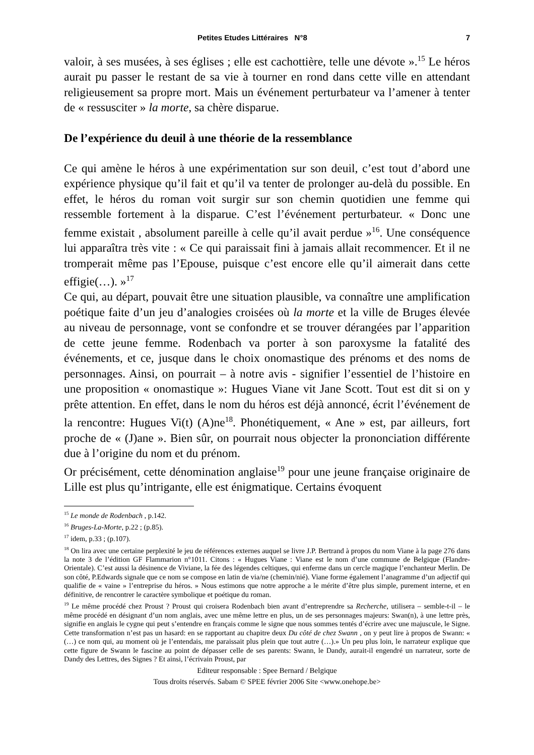Petites Etudes Littéraires N°8 7
valoir, à ses musées, à ses églises ; elle est cachottière, telle une dévote ».<sup>15</sup> Le héros aurait pu passer le restant de sa vie à tourner en rond dans cette ville en attendant religieusement sa propre mort. Mais un événement perturbateur va l’amener à tenter de « ressusciter » la morte, sa chère disparue.
De l’expérience du deuil à une théorie de la ressemblance
Ce qui amène le héros à une expérimentation sur son deuil, c’est tout d’abord une expérience physique qu’il fait et qu’il va tenter de prolonger au-delà du possible. En effet, le héros du roman voit surgir sur son chemin quotidien une femme qui ressemble fortement à la disparue. C’est l’événement perturbateur. « Donc une femme existait , absolument pareille à celle qu’il avait perdue »<sup>16</sup>. Une conséquence lui apparaîtra très vite : « Ce qui paraissait fini à jamais allait recommencer. Et il ne tromperait même pas l’Epouse, puisque c’est encore elle qu’il aimerait dans cette effigie(…). »<sup>17</sup>
Ce qui, au départ, pouvait être une situation plausible, va connaître une amplification poétique faite d’un jeu d’analogies croisées où la morte et la ville de Bruges élevée au niveau de personnage, vont se confondre et se trouver dérangées par l’apparition de cette jeune femme. Rodenbach va porter à son paroxysme la fatalité des événements, et ce, jusque dans le choix onomastique des prénoms et des noms de personnages. Ainsi, on pourrait – à notre avis - signifier l’essentiel de l’histoire en une proposition « onomastique »: Hugues Viane vit Jane Scott. Tout est dit si on y prête attention. En effet, dans le nom du héros est déjà annoncé, écrit l’événement de la rencontre: Hugues Vi(t) (A)ne<sup>18</sup>. Phonétiquement, « Ane » est, par ailleurs, fort proche de « (J)ane ». Bien sûr, on pourrait nous objecter la prononciation différente due à l’origine du nom et du prénom.
Or précisément, cette dénomination anglaise<sup>19</sup> pour une jeune française originaire de Lille est plus qu’intrigante, elle est énigmatique. Certains évoquent
<sup>15</sup> Le monde de Rodenbach , p.142.
<sup>16</sup> Bruges-La-Morte, p.22 ; (p.85).
<sup>17</sup> idem, p.33 ; (p.107).
<sup>18</sup> On lira avec une certaine perplexité le jeu de références externes auquel se livre J.P. Bertrand à propos du nom Viane à la page 276 dans la note 3 de l’édition GF Flammarion n°1011. Citons : « Hugues Viane : Viane est le nom d’une commune de Belgique (Flandre-Orientale). C’est aussi la désinence de Viviane, la fée des légendes celtiques, qui enferme dans un cercle magique l’enchanteur Merlin. De son côté, P.Edwards signale que ce nom se compose en latin de via/ne (chemin/nié). Viane forme également l’anagramme d’un adjectif qui qualifie de « vaine » l’entreprise du héros. » Nous estimons que notre approche a le mérite d’être plus simple, purement interne, et en définitive, de rencontrer le caractère symbolique et poétique du roman.
<sup>19</sup> Le même procédé chez Proust ? Proust qui croisera Rodenbach bien avant d’entreprendre sa Recherche, utilisera – semble-t-il – le même procédé en désignant d’un nom anglais, avec une même lettre en plus, un de ses personnages majeurs: Swan(n), à une lettre près, signifie en anglais le cygne qui peut s’entendre en français comme le signe que nous sommes tentés d’écrire avec une majuscule, le Signe. Cette transformation n’est pas un hasard: en se rapportant au chapitre deux Du côté de chez Swann , on y peut lire à propos de Swann: « (…) ce nom qui, au moment où je l’entendais, me paraissait plus plein que tout autre (…).» Un peu plus loin, le narrateur explique que cette figure de Swann le fascine au point de dépasser celle de ses parents: Swann, le Dandy, aurait-il engendré un narrateur, sorte de Dandy des Lettres, des Signes ? Et ainsi, l’écrivain Proust, par
Editeur responsable : Spee Bernard / Belgique
Tous droits réservés. Sabam © SPEE février 2006 Site <www.onehope.be>